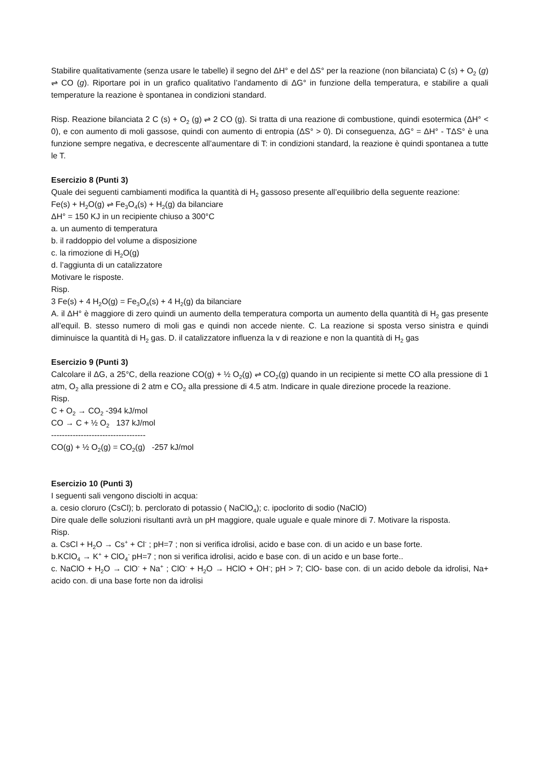Stabilire qualitativamente (senza usare le tabelle) il segno del ΔH° e del ΔS° per la reazione (non bilanciata) C (s) + O<sub>2</sub> (g) ⇌ CO (g). Riportare poi in un grafico qualitativo l’andamento di ΔG° in funzione della temperatura, e stabilire a quali temperature la reazione è spontanea in condizioni standard.
Risp. Reazione bilanciata 2 C (s) + O<sub>2</sub> (g) ⇌ 2 CO (g). Si tratta di una reazione di combustione, quindi esotermica (ΔH° < 0), e con aumento di moli gassose, quindi con aumento di entropia (ΔS° > 0). Di conseguenza, ΔG° = ΔH° - TΔS° è una funzione sempre negativa, e decrescente all’aumentare di T: in condizioni standard, la reazione è quindi spontanea a tutte le T.
Esercizio 8 (Punti 3)
Quale dei seguenti cambiamenti modifica la quantità di H<sub>2</sub> gassoso presente all’equilibrio della seguente reazione:
Fe(s) + H<sub>2</sub>O(g) ⇌ Fe<sub>3</sub>O<sub>4</sub>(s) + H<sub>2</sub>(g) da bilanciare
ΔH° = 150 KJ in un recipiente chiuso a 300°C
a. un aumento di temperatura
b. il raddoppio del volume a disposizione
c. la rimozione di H<sub>2</sub>O(g)
d. l’aggiunta di un catalizzatore
Motivare le risposte.
Risp.
3 Fe(s) + 4 H<sub>2</sub>O(g) = Fe<sub>3</sub>O<sub>4</sub>(s) + 4 H<sub>2</sub>(g) da bilanciare
A. il ΔH° è maggiore di zero quindi un aumento della temperatura comporta un aumento della quantità di H<sub>2</sub> gas presente all’equil. B. stesso numero di moli gas e quindi non accede niente. C. La reazione si sposta verso sinistra e quindi diminuisce la quantità di H<sub>2</sub> gas. D. il catalizzatore influenza la v di reazione e non la quantità di H<sub>2</sub> gas
Esercizio 9 (Punti 3)
Calcolare il ΔG, a 25°C, della reazione CO(g) + ½ O<sub>2</sub>(g) ⇌ CO<sub>2</sub>(g) quando in un recipiente si mette CO alla pressione di 1 atm, O<sub>2</sub> alla pressione di 2 atm e CO<sub>2</sub> alla pressione di 4.5 atm. Indicare in quale direzione procede la reazione.
Risp.
C + O<sub>2</sub> → CO<sub>2</sub> -394 kJ/mol
CO → C + ½ O<sub>2</sub> 137 kJ/mol
-----------------------------------
CO(g) + ½ O<sub>2</sub>(g) = CO<sub>2</sub>(g) -257 kJ/mol
Esercizio 10 (Punti 3)
I seguenti sali vengono disciolti in acqua:
a. cesio cloruro (CsCl); b. perclorato di potassio ( NaClO<sub>4</sub>); c. ipoclorito di sodio (NaClO)
Dire quale delle soluzioni risultanti avrà un pH maggiore, quale uguale e quale minore di 7. Motivare la risposta.
Risp.
a. CsCl + H<sub>2</sub>O → Cs<sup>+</sup> + Cl<sup>-</sup> ; pH=7 ; non si verifica idrolisi, acido e base con. di un acido e un base forte.
b.KClO<sub>4</sub> → K<sup>+</sup> + ClO<sub>4</sub><sup>-</sup> pH=7 ; non si verifica idrolisi, acido e base con. di un acido e un base forte..
c. NaClO + H<sub>2</sub>O → ClO<sup>-</sup> + Na<sup>+</sup> ; ClO<sup>-</sup> + H<sub>2</sub>O → HClO + OH<sup>-</sup>; pH > 7; ClO- base con. di un acido debole da idrolisi, Na+ acido con. di una base forte non da idrolisi